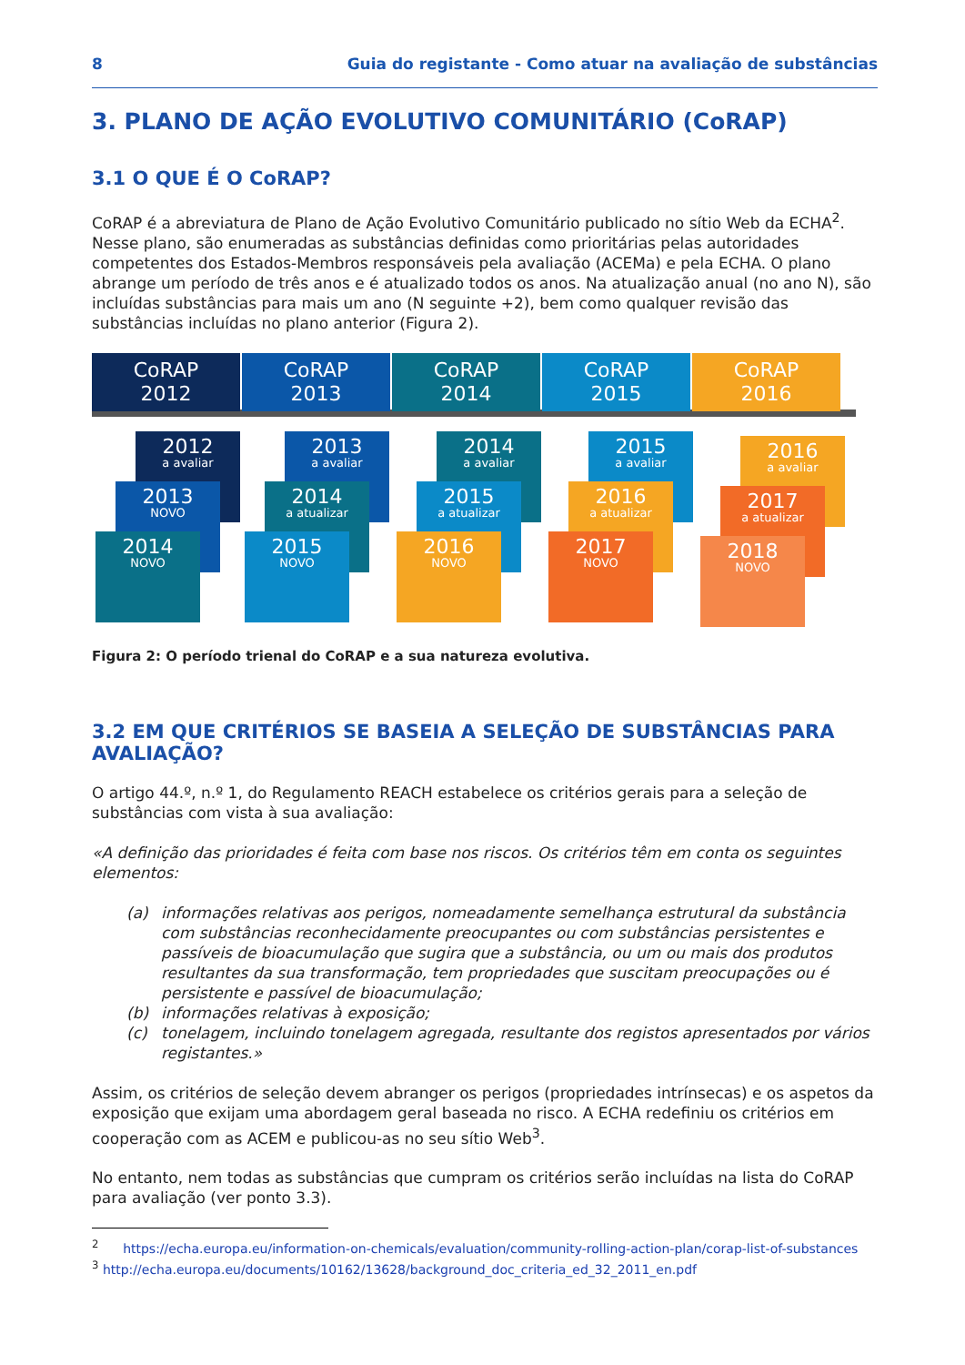8 Guia do registante - Como atuar na avaliação de substâncias
3. PLANO DE AÇÃO EVOLUTIVO COMUNITÁRIO (CoRAP)
3.1 O QUE É O CoRAP?
CoRAP é a abreviatura de Plano de Ação Evolutivo Comunitário publicado no sítio Web da ECHA<sup>2</sup>. Nesse plano, são enumeradas as substâncias definidas como prioritárias pelas autoridades competentes dos Estados-Membros responsáveis pela avaliação (ACEMa) e pela ECHA. O plano abrange um período de três anos e é atualizado todos os anos. Na atualização anual (no ano N), são incluídas substâncias para mais um ano (N seguinte +2), bem como qualquer revisão das substâncias incluídas no plano anterior (Figura 2).
CoRAP
2012
CoRAP
2013
CoRAP
2014
CoRAP
2015
CoRAP
2016
2012
a avaliar
2013
NOVO
2014
NOVO
2013
a avaliar
2014
a atualizar
2015
NOVO
2014
a avaliar
2015
a atualizar
2016
NOVO
2015
a avaliar
2016
a atualizar
2017
NOVO
2016
a avaliar
2017
a atualizar
2018
NOVO
Figura 2: O período trienal do CoRAP e a sua natureza evolutiva.
3.2 EM QUE CRITÉRIOS SE BASEIA A SELEÇÃO DE SUBSTÂNCIAS PARA AVALIAÇÃO?
O artigo 44.º, n.º 1, do Regulamento REACH estabelece os critérios gerais para a seleção de substâncias com vista à sua avaliação:
«A definição das prioridades é feita com base nos riscos. Os critérios têm em conta os seguintes elementos:
(a) informações relativas aos perigos, nomeadamente semelhança estrutural da substância com substâncias reconhecidamente preocupantes ou com substâncias persistentes e passíveis de bioacumulação que sugira que a substância, ou um ou mais dos produtos resultantes da sua transformação, tem propriedades que suscitam preocupações ou é persistente e passível de bioacumulação;
(b) informações relativas à exposição;
(c) tonelagem, incluindo tonelagem agregada, resultante dos registos apresentados por vários registantes.»
Assim, os critérios de seleção devem abranger os perigos (propriedades intrínsecas) e os aspetos da exposição que exijam uma abordagem geral baseada no risco. A ECHA redefiniu os critérios em cooperação com as ACEM e publicou-as no seu sítio Web<sup>3</sup>.
No entanto, nem todas as substâncias que cumpram os critérios serão incluídas na lista do CoRAP para avaliação (ver ponto 3.3).
<sup>2</sup> https://echa.europa.eu/information-on-chemicals/evaluation/community-rolling-action-plan/corap-list-of-substances
<sup>3</sup> http://echa.europa.eu/documents/10162/13628/background_doc_criteria_ed_32_2011_en.pdf